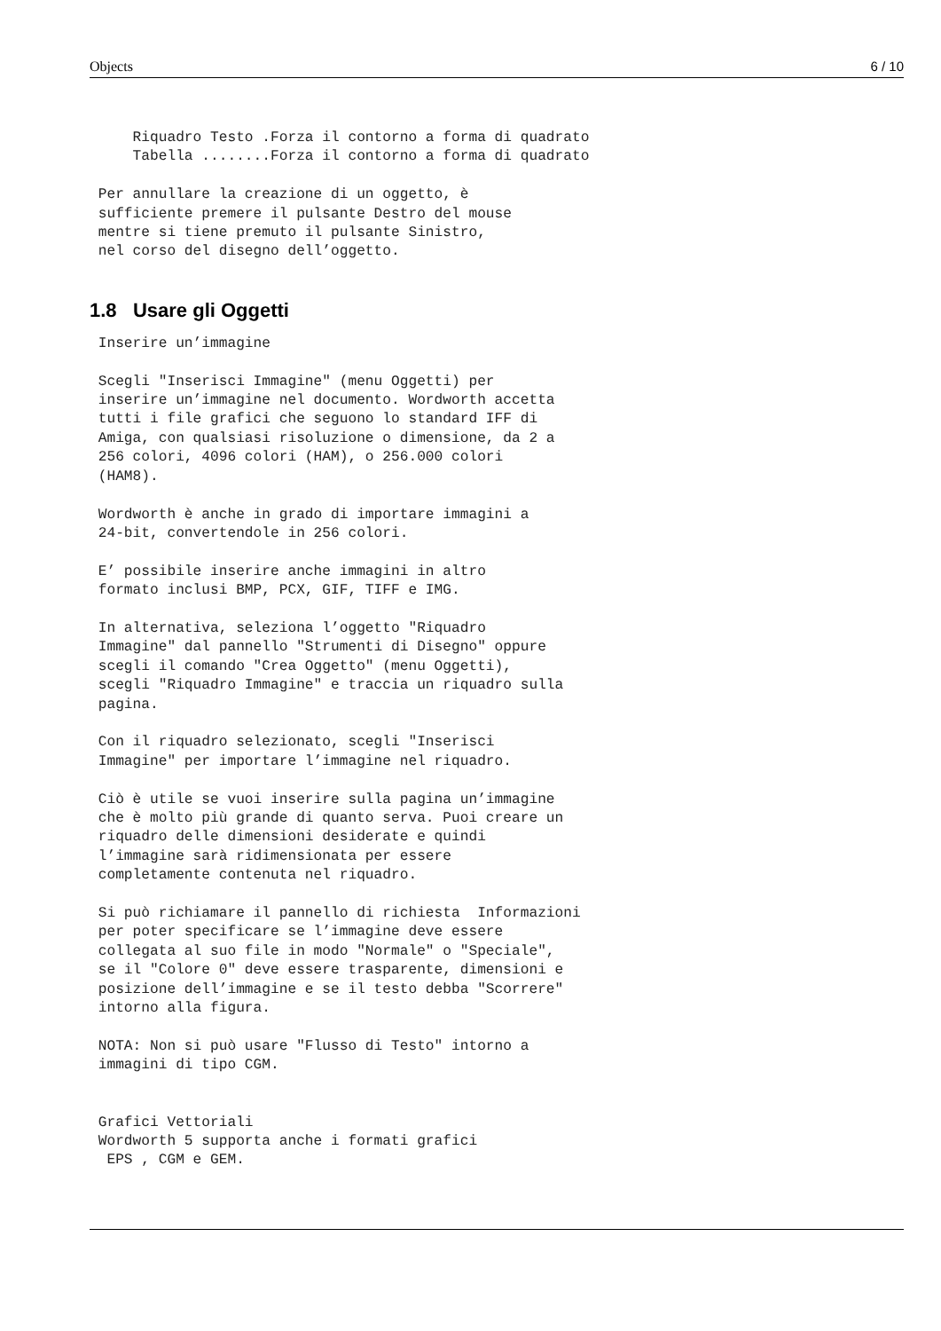Objects 6 / 10
     Riquadro Testo .Forza il contorno a forma di quadrato
     Tabella ........Forza il contorno a forma di quadrato

 Per annullare la creazione di un oggetto, è
 sufficiente premere il pulsante Destro del mouse
 mentre si tiene premuto il pulsante Sinistro,
 nel corso del disegno dell’oggetto.
1.8 Usare gli Oggetti
 Inserire un’immagine

 Scegli "Inserisci Immagine" (menu Oggetti) per
 inserire un’immagine nel documento. Wordworth accetta
 tutti i file grafici che seguono lo standard IFF di
 Amiga, con qualsiasi risoluzione o dimensione, da 2 a
 256 colori, 4096 colori (HAM), o 256.000 colori
 (HAM8).

 Wordworth è anche in grado di importare immagini a
 24-bit, convertendole in 256 colori.

 E’ possibile inserire anche immagini in altro
 formato inclusi BMP, PCX, GIF, TIFF e IMG.

 In alternativa, seleziona l’oggetto "Riquadro
 Immagine" dal pannello "Strumenti di Disegno" oppure
 scegli il comando "Crea Oggetto" (menu Oggetti),
 scegli "Riquadro Immagine" e traccia un riquadro sulla
 pagina.

 Con il riquadro selezionato, scegli "Inserisci
 Immagine" per importare l’immagine nel riquadro.

 Ciò è utile se vuoi inserire sulla pagina un’immagine
 che è molto più grande di quanto serva. Puoi creare un
 riquadro delle dimensioni desiderate e quindi
 l’immagine sarà ridimensionata per essere
 completamente contenuta nel riquadro.

 Si può richiamare il pannello di richiesta  Informazioni
 per poter specificare se l’immagine deve essere
 collegata al suo file in modo "Normale" o "Speciale",
 se il "Colore 0" deve essere trasparente, dimensioni e
 posizione dell’immagine e se il testo debba "Scorrere"
 intorno alla figura.

 NOTA: Non si può usare "Flusso di Testo" intorno a
 immagini di tipo CGM.


 Grafici Vettoriali
 Wordworth 5 supporta anche i formati grafici
  EPS , CGM e GEM.